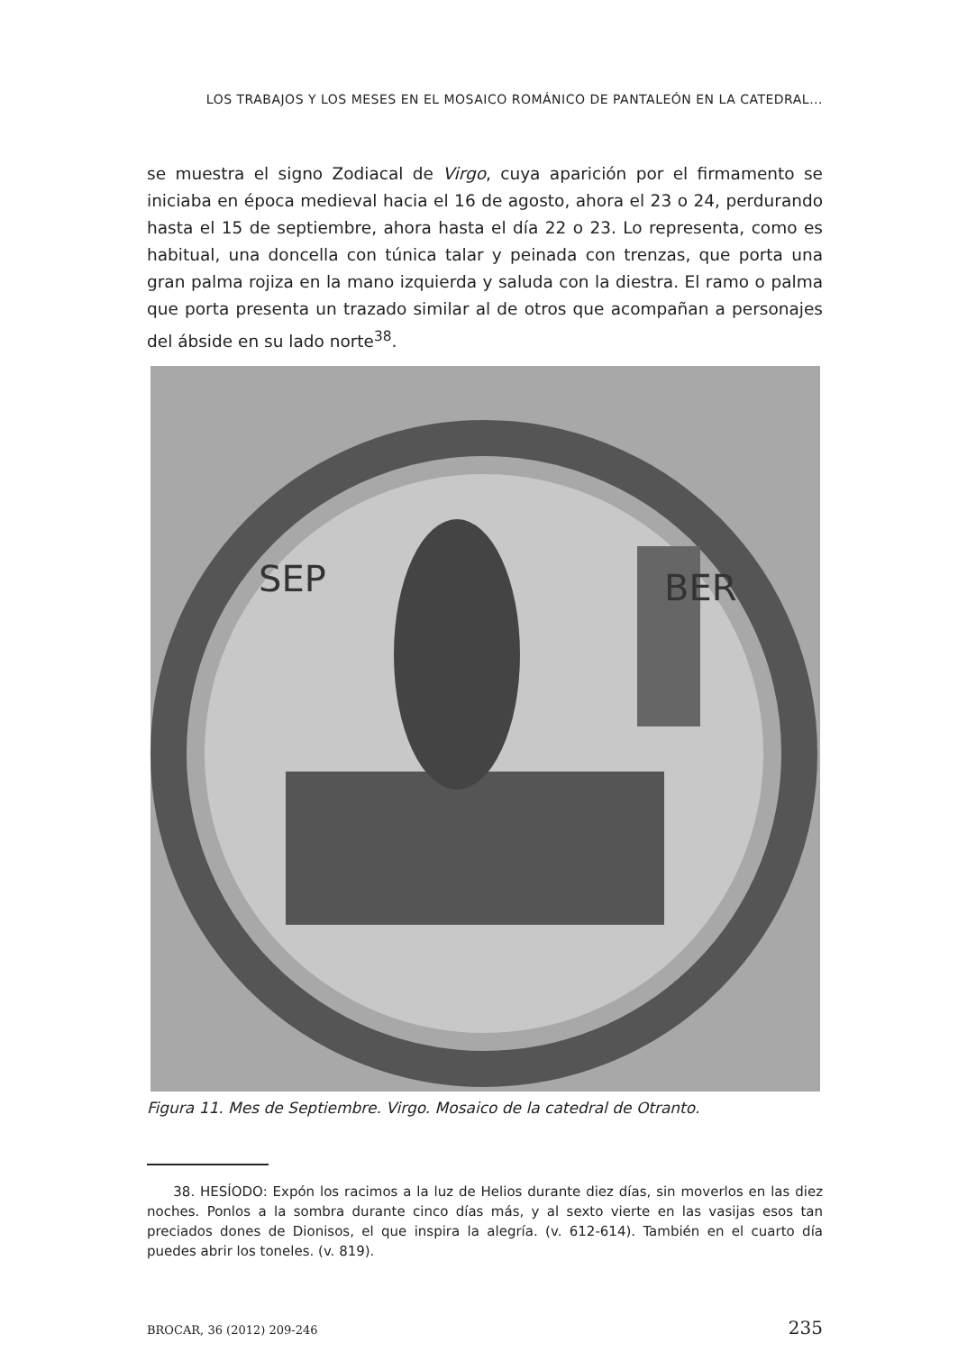LOS TRABAJOS Y LOS MESES EN EL MOSAICO ROMÁNICO DE PANTALEÓN EN LA CATEDRAL...
se muestra el signo Zodiacal de Virgo, cuya aparición por el firmamento se iniciaba en época medieval hacia el 16 de agosto, ahora el 23 o 24, perdurando hasta el 15 de septiembre, ahora hasta el día 22 o 23. Lo representa, como es habitual, una doncella con túnica talar y peinada con trenzas, que porta una gran palma rojiza en la mano izquierda y saluda con la diestra. El ramo o palma que porta presenta un trazado similar al de otros que acompañan a personajes del ábside en su lado norte<sup>38</sup>.
SEP
BER
Figura 11. Mes de Septiembre. Virgo. Mosaico de la catedral de Otranto.
38. HESÍODO: Expón los racimos a la luz de Helios durante diez días, sin moverlos en las diez noches. Ponlos a la sombra durante cinco días más, y al sexto vierte en las vasijas esos tan preciados dones de Dionisos, el que inspira la alegría. (v. 612-614). También en el cuarto día puedes abrir los toneles. (v. 819).
BROCAR, 36 (2012) 209-246 235